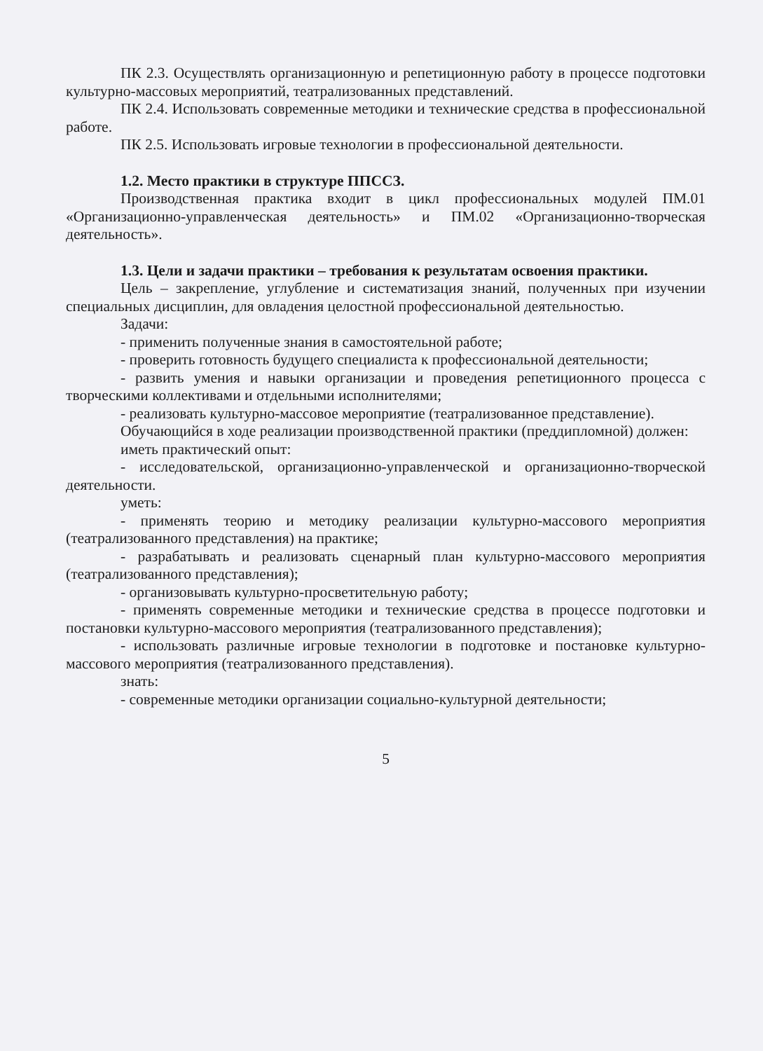ПК 2.3. Осуществлять организационную и репетиционную работу в процессе подготовки культурно-массовых мероприятий, театрализованных представлений.
ПК 2.4. Использовать современные методики и технические средства в профессиональной работе.
ПК 2.5. Использовать игровые технологии в профессиональной деятельности.
1.2. Место практики в структуре ППССЗ.
Производственная практика входит в цикл профессиональных модулей ПМ.01 «Организационно-управленческая деятельность» и ПМ.02 «Организационно-творческая деятельность».
1.3. Цели и задачи практики – требования к результатам освоения практики.
Цель – закрепление, углубление и систематизация знаний, полученных при изучении специальных дисциплин, для овладения целостной профессиональной деятельностью.
Задачи:
- применить полученные знания в самостоятельной работе;
- проверить готовность будущего специалиста к профессиональной деятельности;
- развить умения и навыки организации и проведения репетиционного процесса с творческими коллективами и отдельными исполнителями;
- реализовать культурно-массовое мероприятие (театрализованное представление).
Обучающийся в ходе реализации производственной практики (преддипломной) должен:
иметь практический опыт:
- исследовательской, организационно-управленческой и организационно-творческой деятельности.
уметь:
- применять теорию и методику реализации культурно-массового мероприятия (театрализованного представления) на практике;
- разрабатывать и реализовать сценарный план культурно-массового мероприятия (театрализованного представления);
- организовывать культурно-просветительную работу;
- применять современные методики и технические средства в процессе подготовки и постановки культурно-массового мероприятия (театрализованного представления);
- использовать различные игровые технологии в подготовке и постановке культурно-массового мероприятия (театрализованного представления).
знать:
- современные методики организации социально-культурной деятельности;
5